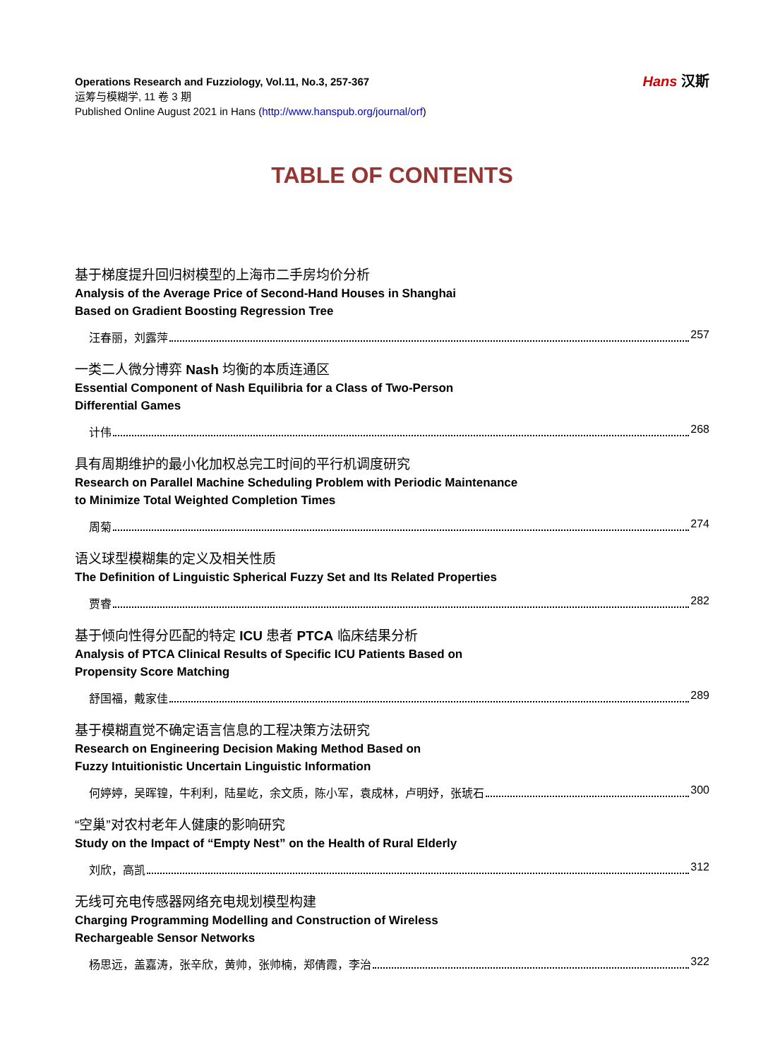Operations Research and Fuzziology, Vol.11, No.3, 257-367
运筹与模糊学, 11 卷 3 期
Published Online August 2021 in Hans (http://www.hanspub.org/journal/orf)
Hans 汉斯
TABLE OF CONTENTS
基于梯度提升回归树模型的上海市二手房均价分析
Analysis of the Average Price of Second-Hand Houses in Shanghai
Based on Gradient Boosting Regression Tree
汪春丽，刘露萍 257
一类二人微分博弈 Nash 均衡的本质连通区
Essential Component of Nash Equilibria for a Class of Two-Person
Differential Games
计伟 268
具有周期维护的最小化加权总完工时间的平行机调度研究
Research on Parallel Machine Scheduling Problem with Periodic Maintenance
to Minimize Total Weighted Completion Times
周菊 274
语义球型模糊集的定义及相关性质
The Definition of Linguistic Spherical Fuzzy Set and Its Related Properties
贾睿 282
基于倾向性得分匹配的特定 ICU 患者 PTCA 临床结果分析
Analysis of PTCA Clinical Results of Specific ICU Patients Based on
Propensity Score Matching
舒国福，戴家佳 289
基于模糊直觉不确定语言信息的工程决策方法研究
Research on Engineering Decision Making Method Based on
Fuzzy Intuitionistic Uncertain Linguistic Information
何婷婷，吴晖锽，牛利利，陆星屹，余文质，陈小军，袁成林，卢明妤，张琥石 300
“空巢”对农村老年人健康的影响研究
Study on the Impact of “Empty Nest” on the Health of Rural Elderly
刘欣，高凯 312
无线可充电传感器网络充电规划模型构建
Charging Programming Modelling and Construction of Wireless
Rechargeable Sensor Networks
杨思远，盖嘉涛，张辛欣，黄帅，张帅楠，郑倩霞，李治 322